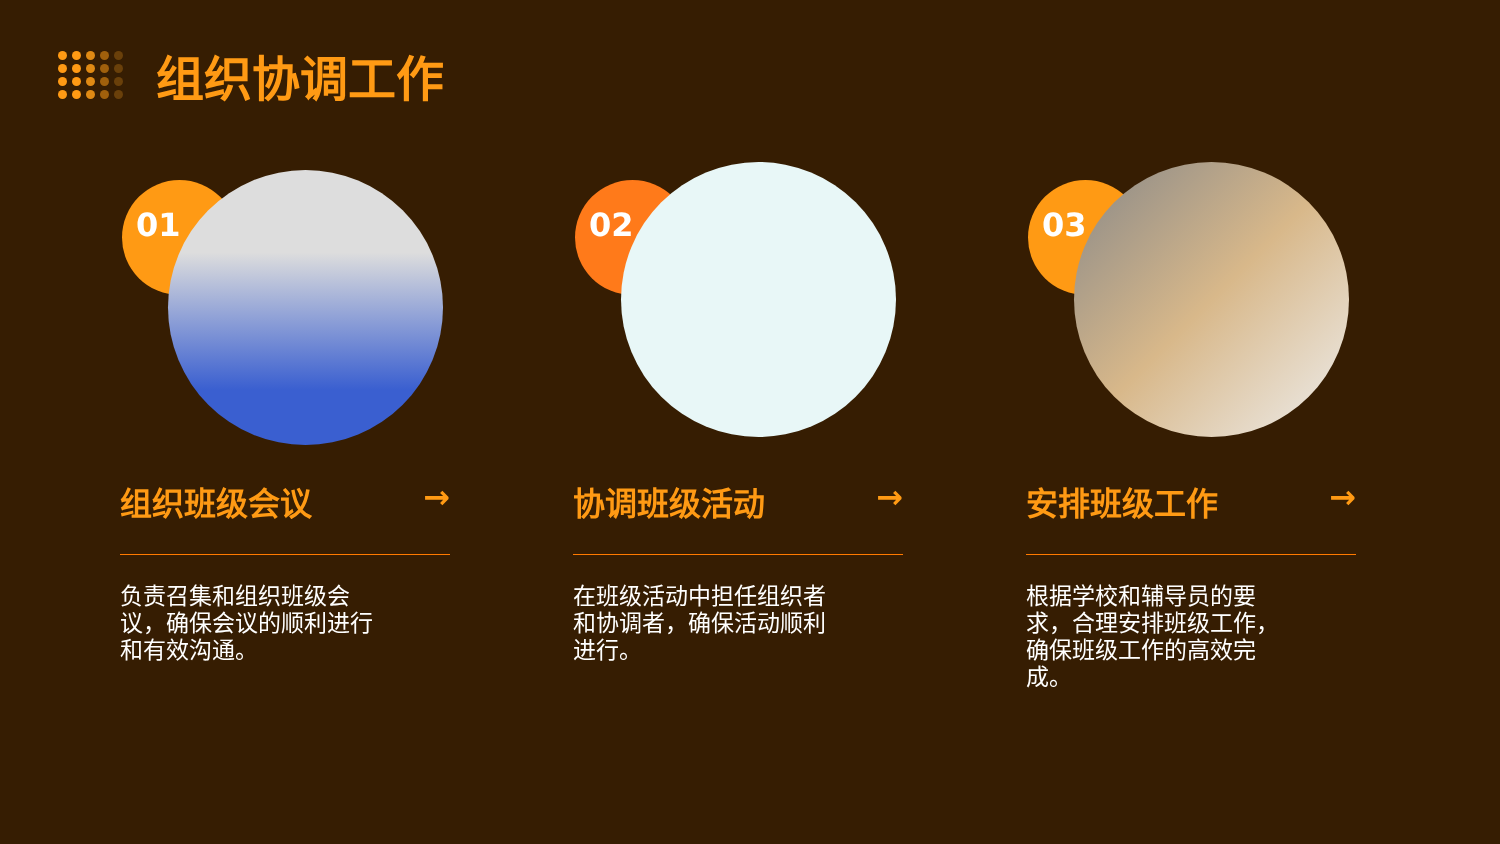组织协调工作
01
组织班级会议 →
负责召集和组织班级会议，确保会议的顺利进行和有效沟通。
02
协调班级活动 →
在班级活动中担任组织者和协调者，确保活动顺利进行。
03
安排班级工作 →
根据学校和辅导员的要求，合理安排班级工作，确保班级工作的高效完成。